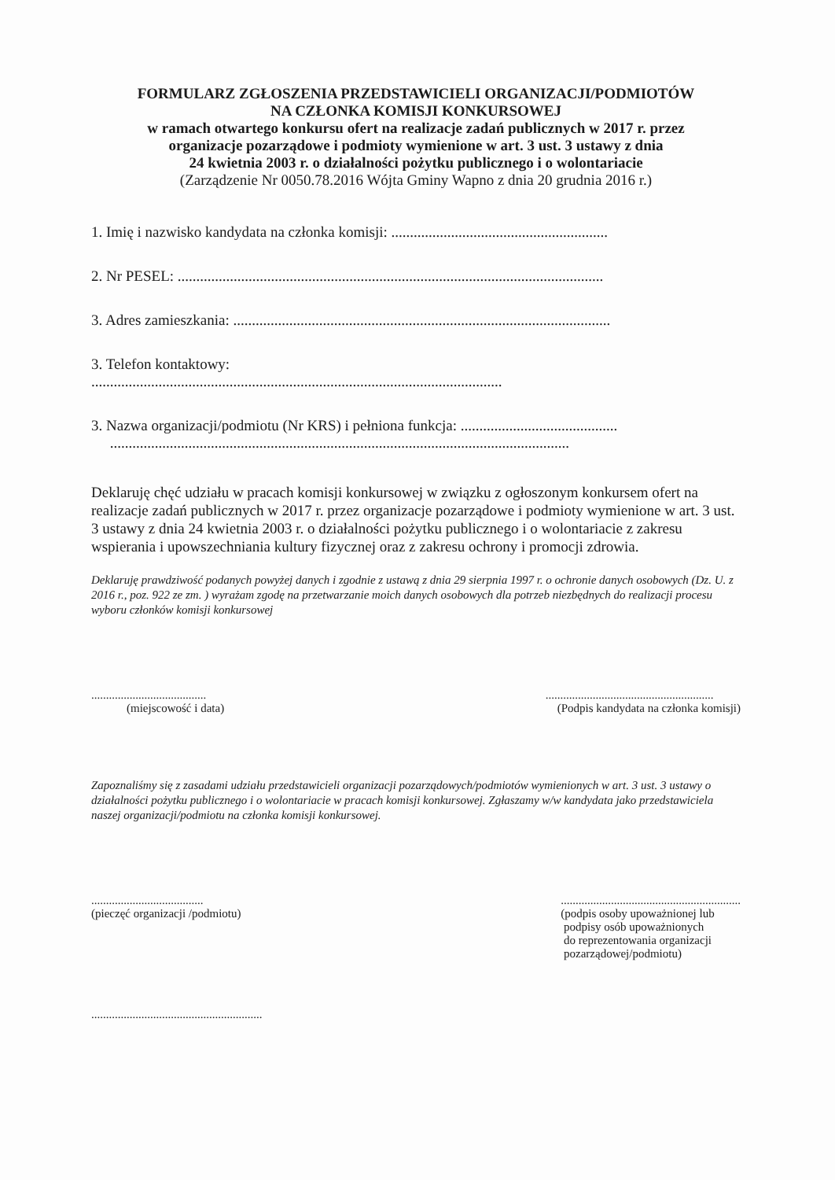FORMULARZ ZGŁOSZENIA PRZEDSTAWICIELI ORGANIZACJI/PODMIOTÓW
NA CZŁONKA KOMISJI KONKURSOWEJ
w ramach otwartego konkursu ofert na realizacje zadań publicznych w 2017 r. przez
organizacje pozarządowe i podmioty wymienione w art. 3 ust. 3 ustawy z dnia
24 kwietnia 2003 r. o działalności pożytku publicznego i o wolontariacie
(Zarządzenie Nr 0050.78.2016 Wójta Gminy Wapno z dnia 20 grudnia 2016 r.)
1. Imię i nazwisko kandydata na członka komisji: ..........................................................
2. Nr PESEL: ..................................................................................................................
3. Adres zamieszkania: .....................................................................................................
3. Telefon kontaktowy:
..............................................................................................................
3. Nazwa organizacji/podmiotu (Nr KRS) i pełniona funkcja: ..........................................
...........................................................................................................................
Deklaruję chęć udziału w pracach komisji konkursowej w związku z ogłoszonym konkursem ofert na realizacje zadań publicznych w 2017 r. przez organizacje pozarządowe i podmioty wymienione w art. 3 ust. 3 ustawy z dnia 24 kwietnia 2003 r. o działalności pożytku publicznego i o wolontariacie z zakresu wspierania i upowszechniania kultury fizycznej oraz z zakresu ochrony i promocji zdrowia.
Deklaruję prawdziwość podanych powyżej danych i zgodnie z ustawą z dnia 29 sierpnia 1997 r. o ochronie danych osobowych (Dz. U. z 2016 r., poz. 922 ze zm. ) wyrażam zgodę na przetwarzanie moich danych osobowych dla potrzeb niezbędnych do realizacji procesu wyboru członków komisji konkursowej
.......................................
(miejscowość i data)
.........................................................
(Podpis kandydata na członka komisji)
Zapoznaliśmy się z zasadami udziału przedstawicieli organizacji pozarządowych/podmiotów wymienionych w art. 3 ust. 3 ustawy o działalności pożytku publicznego i o wolontariacie w pracach komisji konkursowej. Zgłaszamy w/w kandydata jako przedstawiciela naszej organizacji/podmiotu na członka komisji konkursowej.
......................................
(pieczęć organizacji /podmiotu)
.............................................................
(podpis osoby upoważnionej lub
podpisy osób upoważnionych
do reprezentowania organizacji
pozarządowej/podmiotu)
..........................................................